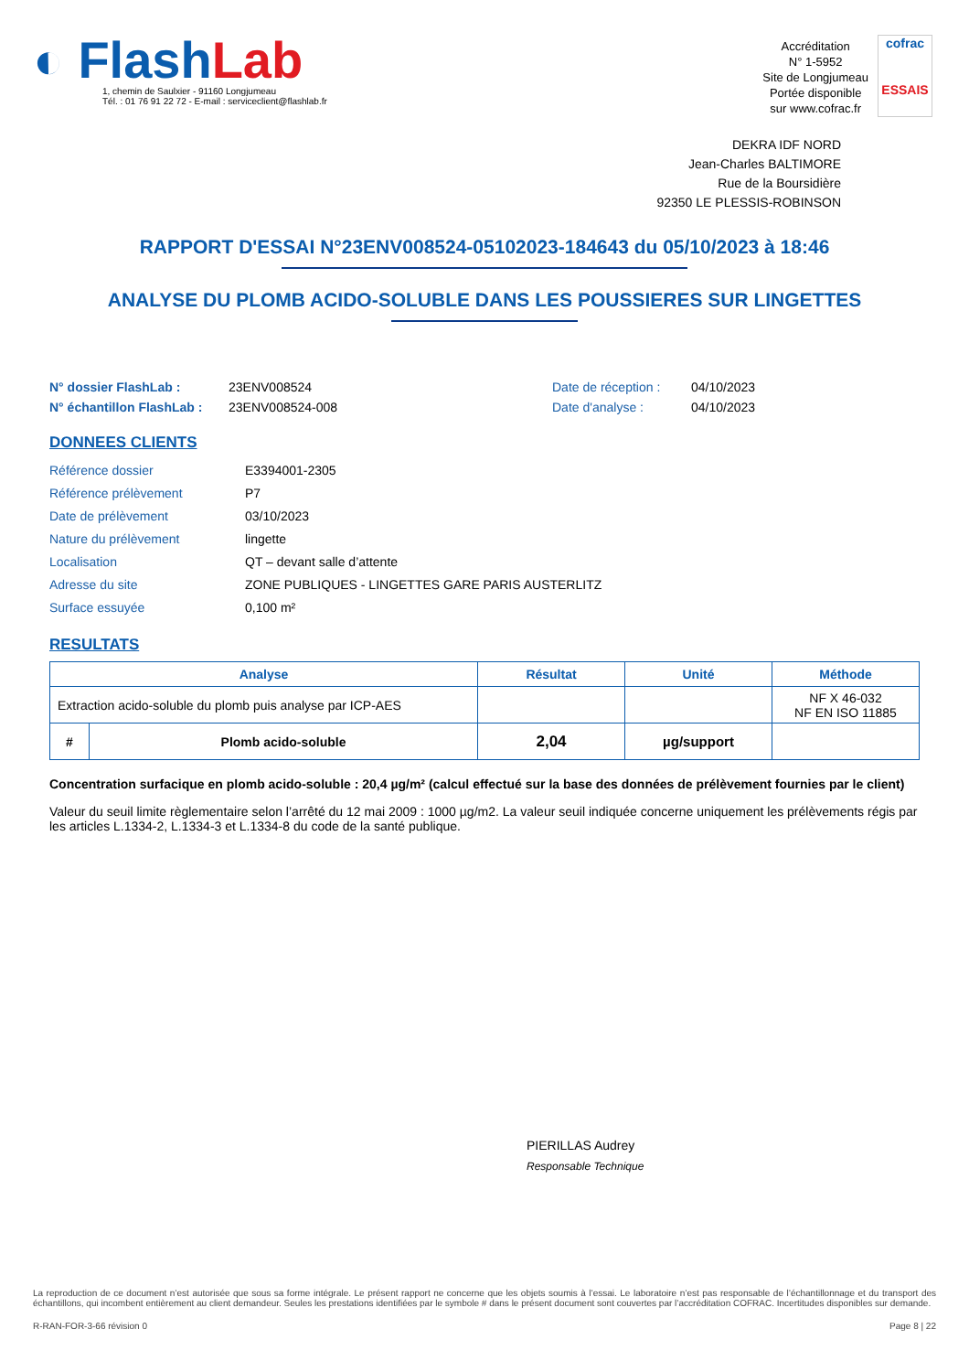◐ Flash Lab
1, chemin de Saulxier - 91160 Longjumeau
Tél. : 01 76 91 22 72 - E-mail : serviceclient@flashlab.fr
Accréditation
N° 1-5952
Site de Longjumeau
Portée disponible
sur www.cofrac.fr
cofrac
ESSAIS
DEKRA IDF NORD
Jean-Charles BALTIMORE
Rue de la Boursidière
92350 LE PLESSIS-ROBINSON
RAPPORT D'ESSAI N°23ENV008524-05102023-184643 du 05/10/2023 à 18:46
ANALYSE DU PLOMB ACIDO-SOLUBLE DANS LES POUSSIERES SUR LINGETTES
N° dossier FlashLab : 23ENV008524 Date de réception : 04/10/2023 N° échantillon FlashLab : 23ENV008524-008 Date d'analyse : 04/10/2023
DONNEES CLIENTS
Référence dossier E3394001-2305 Référence prélèvement P7 Date de prélèvement 03/10/2023 Nature du prélèvement lingette Localisation QT – devant salle d’attente Adresse du site ZONE PUBLIQUES - LINGETTES GARE PARIS AUSTERLITZ Surface essuyée 0,100 m²
RESULTATS
| Analyse | | Résultat | Unité | Méthode |
| --- | --- | --- | --- | --- |
| Extraction acido-soluble du plomb puis analyse par ICP-AES | | | | NF X 46-032 NF EN ISO 11885 |
| # | Plomb acido-soluble | 2,04 | µg/support | |
Concentration surfacique en plomb acido-soluble : 20,4 µg/m² (calcul effectué sur la base des données de prélèvement fournies par le client)
Valeur du seuil limite règlementaire selon l’arrêté du 12 mai 2009 : 1000 µg/m2. La valeur seuil indiquée concerne uniquement les prélèvements régis par les articles L.1334-2, L.1334-3 et L.1334-8 du code de la santé publique.
PIERILLAS Audrey
Responsable Technique
La reproduction de ce document n’est autorisée que sous sa forme intégrale. Le présent rapport ne concerne que les objets soumis à l’essai. Le laboratoire n’est pas responsable de l’échantillonnage et du transport des échantillons, qui incombent entièrement au client demandeur. Seules les prestations identifiées par le symbole # dans le présent document sont couvertes par l’accréditation COFRAC. Incertitudes disponibles sur demande.
R-RAN-FOR-3-66 révision 0 Page 8 | 22